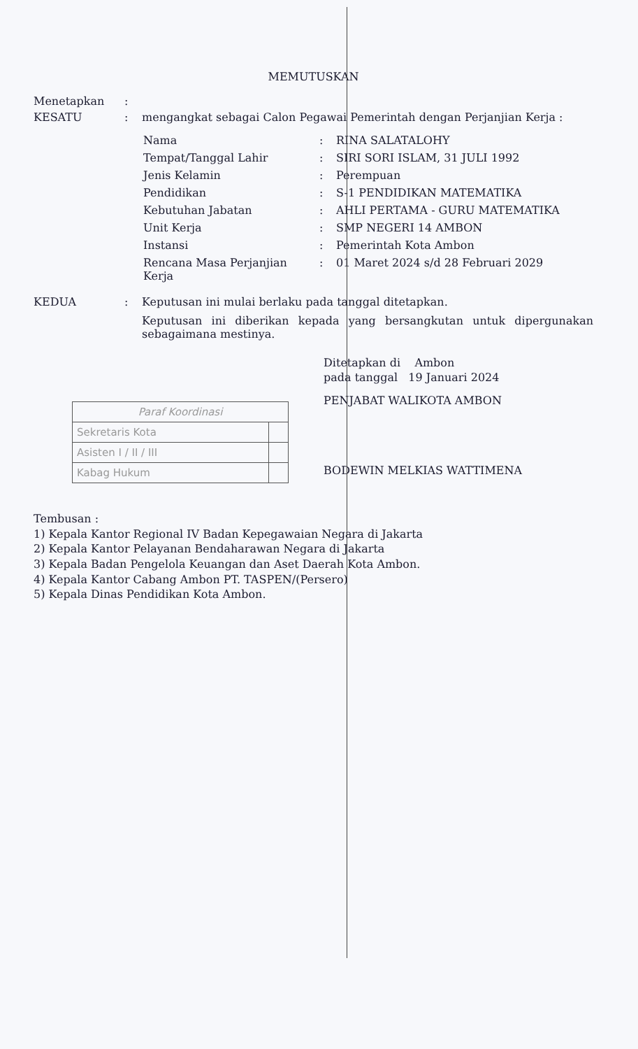MEMUTUSKAN
| Menetapkan | : | |
| KESATU | : | mengangkat sebagai Calon Pegawai Pemerintah dengan Perjanjian Kerja : / Nama / : / RINA SALATALOHY / / Tempat/Tanggal Lahir / : / SIRI SORI ISLAM, 31 JULI 1992 / / Jenis Kelamin / : / Perempuan / / Pendidikan / : / S-1 PENDIDIKAN MATEMATIKA / / Kebutuhan Jabatan / : / AHLI PERTAMA - GURU MATEMATIKA / / Unit Kerja / : / SMP NEGERI 14 AMBON / / Instansi / : / Pemerintah Kota Ambon / / Rencana Masa Perjanjian Kerja / : / 01 Maret 2024 s/d 28 Februari 2029 / |
| KEDUA | : | Keputusan ini mulai berlaku pada tanggal ditetapkan. Keputusan ini diberikan kepada yang bersangkutan untuk dipergunakan sebagaimana mestinya. |
Ditetapkan di Ambon
pada tanggal 19 Januari 2024
PENJABAT WALIKOTA AMBON
BODEWIN MELKIAS WATTIMENA
| Paraf Koordinasi | |
| Sekretaris Kota | |
| Asisten I / II / III | |
| Kabag Hukum | |
Tembusan :
1) Kepala Kantor Regional IV Badan Kepegawaian Negara di Jakarta
2) Kepala Kantor Pelayanan Bendaharawan Negara di Jakarta
3) Kepala Badan Pengelola Keuangan dan Aset Daerah Kota Ambon.
4) Kepala Kantor Cabang Ambon PT. TASPEN/(Persero)
5) Kepala Dinas Pendidikan Kota Ambon.